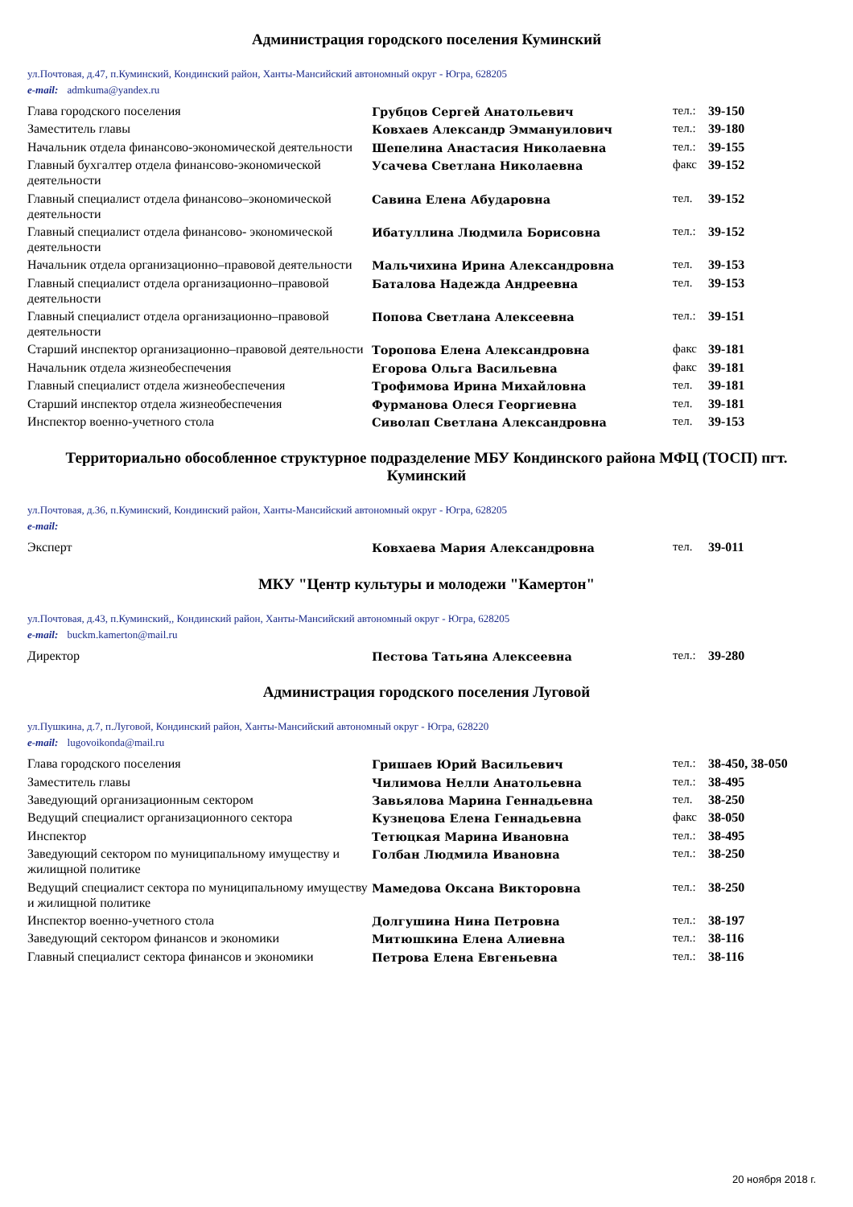Администрация городского поселения Куминский
ул.Почтовая, д.47, п.Куминский, Кондинский район, Ханты-Мансийский автономный округ - Югра, 628205
e-mail: admkuma@yandex.ru
| Глава городского поселения | Грубцов Сергей Анатольевич | тел.: | 39-150 |
| Заместитель главы | Ковхаев Александр Эммануилович | тел.: | 39-180 |
| Начальник отдела финансово-экономической деятельности | Шепелина Анастасия Николаевна | тел.: | 39-155 |
| Главный бухгалтер отдела финансово-экономической деятельности | Усачева Светлана Николаевна | факс | 39-152 |
| Главный специалист отдела финансово–экономической деятельности | Савина Елена Абударовна | тел. | 39-152 |
| Главный специалист отдела финансово- экономической деятельности | Ибатуллина Людмила Борисовна | тел.: | 39-152 |
| Начальник отдела организационно–правовой деятельности | Мальчихина Ирина Александровна | тел. | 39-153 |
| Главный специалист отдела организационно–правовой деятельности | Баталова Надежда Андреевна | тел. | 39-153 |
| Главный специалист отдела организационно–правовой деятельности | Попова Светлана Алексеевна | тел.: | 39-151 |
| Старший инспектор организационно–правовой деятельности | Торопова Елена Александровна | факс | 39-181 |
| Начальник отдела жизнеобеспечения | Егорова Ольга Васильевна | факс | 39-181 |
| Главный специалист отдела жизнеобеспечения | Трофимова Ирина Михайловна | тел. | 39-181 |
| Старший инспектор отдела жизнеобеспечения | Фурманова Олеся Георгиевна | тел. | 39-181 |
| Инспектор военно-учетного стола | Сиволап Светлана Александровна | тел. | 39-153 |
Территориально обособленное структурное подразделение МБУ Кондинского района МФЦ (ТОСП) пгт. Куминский
ул.Почтовая, д.36, п.Куминский, Кондинский район, Ханты-Мансийский автономный округ - Югра, 628205
e-mail:
| Эксперт | Ковхаева Мария Александровна | тел. | 39-011 |
МКУ "Центр культуры и молодежи "Камертон"
ул.Почтовая, д.43, п.Куминский,, Кондинский район, Ханты-Мансийский автономный округ - Югра, 628205
e-mail: buckm.kamerton@mail.ru
| Директор | Пестова Татьяна Алексеевна | тел.: | 39-280 |
Администрация городского поселения Луговой
ул.Пушкина, д.7, п.Луговой, Кондинский район, Ханты-Мансийский автономный округ - Югра, 628220
e-mail: lugovoikonda@mail.ru
| Глава городского поселения | Гришаев Юрий Васильевич | тел.: | 38-450, 38-050 |
| Заместитель главы | Чилимова Нелли Анатольевна | тел.: | 38-495 |
| Заведующий организационным сектором | Завьялова Марина Геннадьевна | тел. | 38-250 |
| Ведущий специалист организационного сектора | Кузнецова Елена Геннадьевна | факс | 38-050 |
| Инспектор | Тетюцкая Марина Ивановна | тел.: | 38-495 |
| Заведующий сектором по муниципальному имуществу и жилищной политике | Голбан Людмила Ивановна | тел.: | 38-250 |
| Ведущий специалист сектора по муниципальному имуществу и жилищной политике | Мамедова Оксана Викторовна | тел.: | 38-250 |
| Инспектор военно-учетного стола | Долгушина Нина Петровна | тел.: | 38-197 |
| Заведующий сектором финансов и экономики | Митюшкина Елена Алиевна | тел.: | 38-116 |
| Главный специалист сектора финансов и экономики | Петрова Елена Евгеньевна | тел.: | 38-116 |
20 ноября 2018 г.